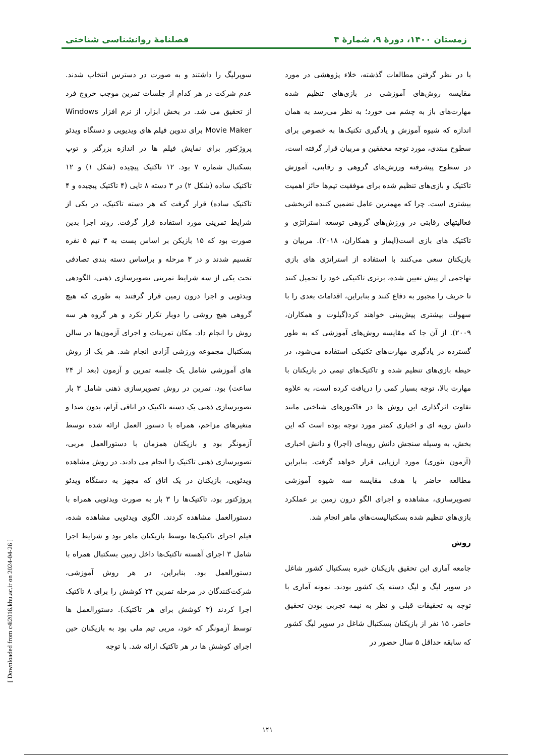زمستان ۱۴۰۰، دورهٔ ۹، شمارهٔ ۴ فصلنامهٔ روانشناسی شناختی
با در نظر گرفتن مطالعات گذشته، خلاء پژوهشی در مورد مقایسه روش‌های آموزشی در بازی‌های تنظیم شده مهارت‌های باز به چشم می خورد؛ به نظر می‌رسد به همان اندازه که شیوه آموزش و یادگیری تکنیک‌ها به خصوص برای سطوح مبتدی، مورد توجه محققین و مربیان قرار گرفته است، در سطوح پیشرفته ورزش‌های گروهی و رقابتی، آموزش تاکتیک و بازی‌های تنظیم شده برای موفقیت تیم‌ها حائز اهمیت بیشتری است. چرا که مهمترین عامل تضمین کننده اثربخشی فعالیتهای رقابتی در ورزش‌های گروهی توسعه استراتژی و تاکتیک های بازی است(ایماز و همکاران، ۲۰۱۸). مربیان و بازیکنان سعی می‌کنند با استفاده از استراتژی های بازی تهاجمی از پیش تعیین شده، برتری تاکتیکی خود را تحمیل کنند تا حریف را مجبور به دفاع کنند و بنابراین، اقدامات بعدی را با سهولت بیشتری پیش‌بینی خواهند کرد(گیلوت و همکاران، ۲۰۰۹). از آن جا که مقایسه روش‌های آموزشی که به طور گسترده در یادگیری مهارت‌های تکنیکی استفاده می‌شود، در حیطه بازی‌های تنظیم شده و تاکتیک‌های تیمی در بازیکنان با مهارت بالا، توجه بسیار کمی را دریافت کرده است، به علاوه تفاوت اثرگذاری این روش ها در فاکتورهای شناختی مانند دانش رویه ای و اخباری کمتر مورد توجه بوده است که این بخش، به وسیله سنجش دانش رویه‌ای (اجرا) و دانش اخباری (آزمون تئوری) مورد ارزیابی قرار خواهد گرفت. بنابراین مطالعه حاضر با هدف مقایسه سه شیوه آموزشی تصویرسازی، مشاهده و اجرای الگو درون زمین بر عملکرد بازی‌های تنظیم شده بسکتبالیست‌های ماهر انجام شد.
روش
جامعه آماری این تحقیق بازیکنان خبره بسکتبال کشور شاغل در سوپر لیگ و لیگ دسته یک کشور بودند. نمونه آماری با توجه به تحقیقات قبلی و نظر به نیمه تجربی بودن تحقیق حاضر، ۱۵ نفر از بازیکنان بسکتبال شاغل در سوپر لیگ کشور که سابقه حداقل ۵ سال حضور در
سوپرلیگ را داشتند و به صورت در دسترس انتخاب شدند. عدم شرکت در هر کدام از جلسات تمرین موجب خروج فرد از تحقیق می شد. در بخش ابزار، از نرم افزار Windows Movie Maker برای تدوین فیلم های ویدیویی و دستگاه ویدئو پروژکتور برای نمایش فیلم ها در اندازه بزرگتر و توپ بسکتبال شماره ۷ بود. ۱۲ تاکتیک پیچیده (شکل ۱) و ۱۲ تاکتیک ساده (شکل ۲) در ۳ دسته ۸ تایی (۴ تاکتیک پیچیده و ۴ تاکتیک ساده) قرار گرفت که هر دسته تاکتیک، در یکی از شرایط تمرینی مورد استفاده قرار گرفت. روند اجرا بدین صورت بود که ۱۵ بازیکن بر اساس پست به ۳ تیم ۵ نفره تقسیم شدند و در ۳ مرحله و براساس دسته بندی تصادفی تحت یکی از سه شرایط تمرینی تصویرسازی ذهنی، الگودهی ویدئویی و اجرا درون زمین قرار گرفتند به طوری که هیچ گروهی هیچ روشی را دوبار تکرار نکرد و هر گروه هر سه روش را انجام داد. مکان تمرینات و اجرای آزمون‌ها در سالن بسکتبال مجموعه ورزشی آزادی انجام شد. هر یک از روش های آموزشی شامل یک جلسه تمرین و آزمون (بعد از ۲۴ ساعت) بود. تمرین در روش تصویرسازی ذهنی شامل ۳ بار تصویرسازی ذهنی یک دسته تاکتیک در اتاقی آرام، بدون صدا و متغیرهای مزاحم، همراه با دستور العمل ارائه شده توسط آزمونگر بود و بازیکنان همزمان با دستورالعمل مربی، تصویرسازی ذهنی تاکتیک را انجام می دادند. در روش مشاهده ویدئویی، بازیکنان در یک اتاق که مجهز به دستگاه ویدئو پروژکتور بود، تاکتیک‌ها را ۳ بار به صورت ویدئویی همراه با دستورالعمل مشاهده کردند. الگوی ویدئویی مشاهده شده، فیلم اجرای تاکتیک‌ها توسط بازیکنان ماهر بود و شرایط اجرا شامل ۳ اجرای آهسته تاکتیک‌ها داخل زمین بسکتبال همراه با دستورالعمل بود. بنابراین، در هر روش آموزشی، شرکت‌کنندگان در مرحله تمرین ۲۴ کوشش را برای ۸ تاکتیک اجرا کردند (۳ کوشش برای هر تاکتیک). دستورالعمل ها توسط آزمونگر که خود، مربی تیم ملی بود به بازیکنان حین اجرای کوشش ها در هر تاکتیک ارائه شد. با توجه
۱۴۱
[ Downloaded from c4i2016.khu.ac.ir on 2024-04-26 ]